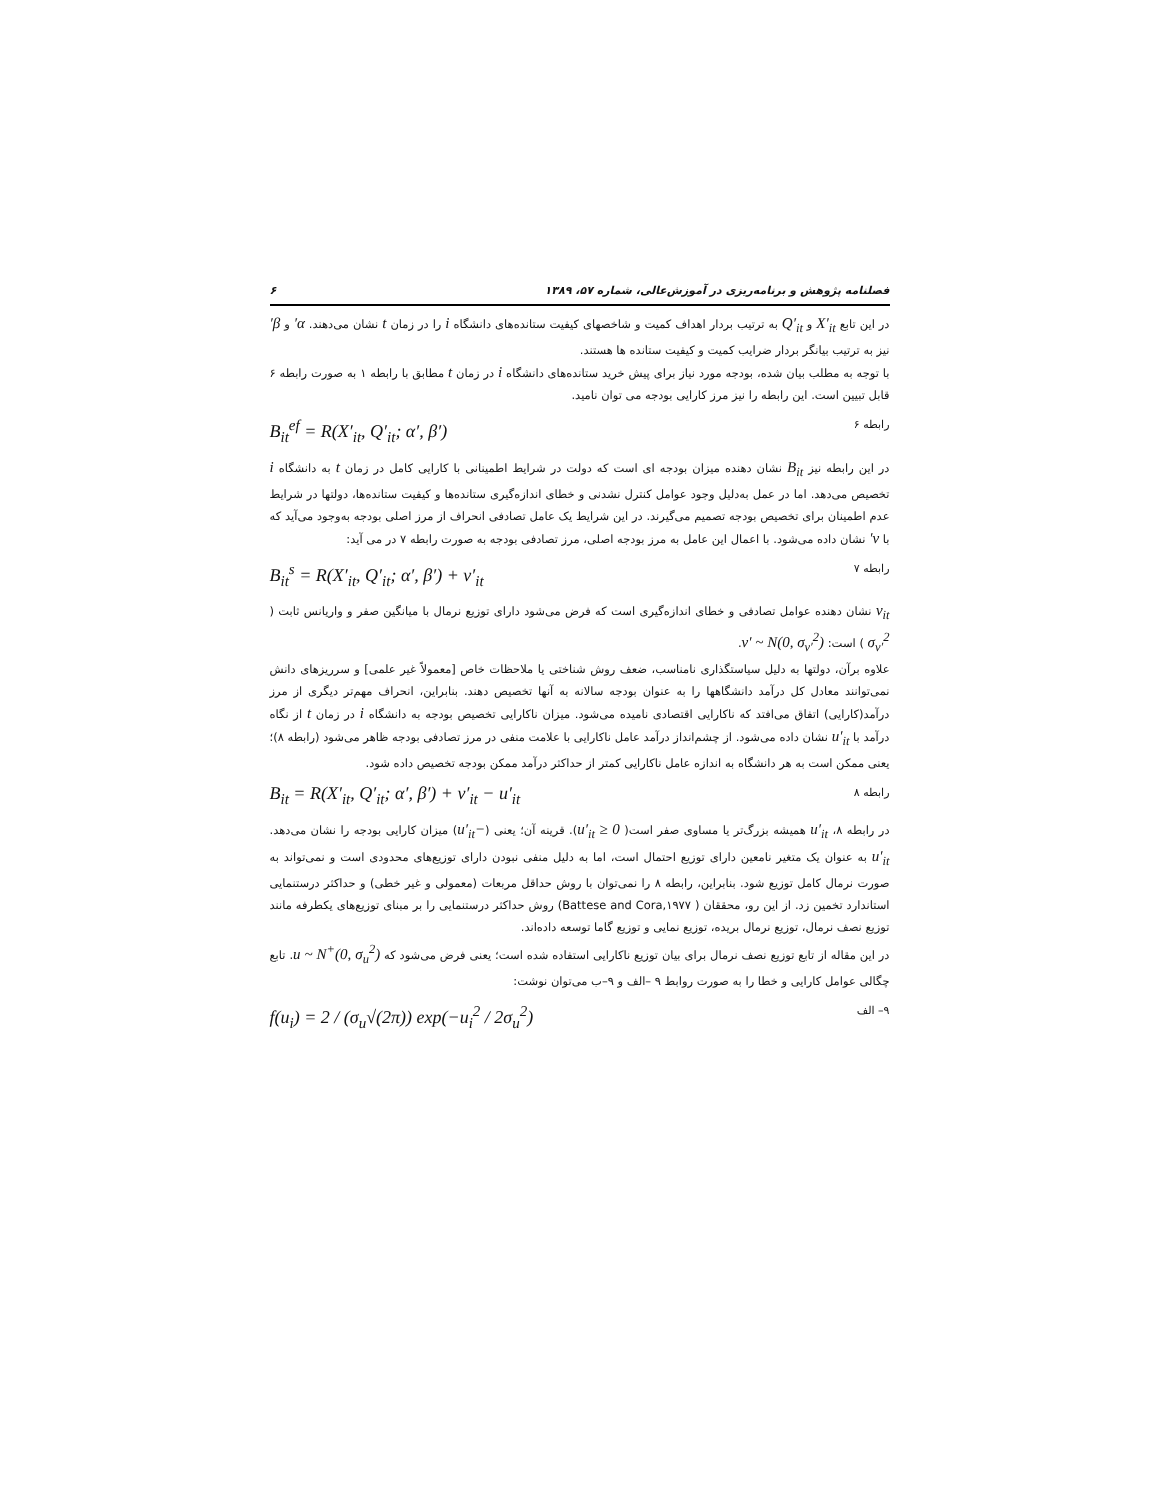فصلنامه پژوهش و برنامه‌ریزی در آموزش‌عالی، شماره ۵۷، ۱۳۸۹ ۶
در این تابع X′<sub>it</sub> و Q′<sub>it</sub> به ترتیب بردار اهداف کمیت و شاخصهای کیفیت ستانده‌های دانشگاه i را در زمان t نشان می‌دهند. α′ و β′ نیز به ترتیب بیانگر بردار ضرایب کمیت و کیفیت ستانده ها هستند.
با توجه به مطلب بیان شده، بودجه مورد نیاز برای پیش خرید ستانده‌های دانشگاه i در زمان t مطابق با رابطه ۱ به صورت رابطه ۶ قابل تبیین است. این رابطه را نیز مرز کارایی بودجه می توان نامید.
B<sub>it</sub><sup>ef</sup> = R(X′<sub>it</sub>, Q′<sub>it</sub>; α′, β′) رابطه ۶
در این رابطه نیز B<sub>it</sub> نشان دهنده میزان بودجه ای است که دولت در شرایط اطمینانی با کارایی کامل در زمان t به دانشگاه i تخصیص می‌دهد. اما در عمل به‌دلیل وجود عوامل کنترل نشدنی و خطای اندازه‌گیری ستانده‌ها و کیفیت ستانده‌ها، دولتها در شرایط عدم اطمینان برای تخصیص بودجه تصمیم می‌گیرند. در این شرایط یک عامل تصادفی انحراف از مرز اصلی بودجه به‌وجود می‌آید که با v′ نشان داده می‌شود. با اعمال این عامل به مرز بودجه اصلی، مرز تصادفی بودجه به صورت رابطه ۷ در می آید:
B<sub>it</sub><sup>s</sup> = R(X′<sub>it</sub>, Q′<sub>it</sub>; α′, β′) + v′<sub>it</sub> رابطه ۷
v<sub>it</sub> نشان دهنده عوامل تصادفی و خطای اندازه‌گیری است که فرض می‌شود دارای توزیع نرمال با میانگین صفر و واریانس ثابت ( σ<sub>v′</sub><sup>2</sup> ) است: v′ ~ N(0, σ<sub>v′</sub><sup>2</sup>).
علاوه برآن، دولتها به دلیل سیاستگذاری نامناسب، ضعف روش شناختی یا ملاحظات خاص [معمولاً غیر علمی] و سرریزهای دانش نمی‌توانند معادل کل درآمد دانشگاهها را به عنوان بودجه سالانه به آنها تخصیص دهند. بنابراین، انحراف مهم‌تر دیگری از مرز درآمد(کارایی) اتفاق می‌افتد که ناکارایی اقتصادی نامیده می‌شود. میزان ناکارایی تخصیص بودجه به دانشگاه i در زمان t از نگاه درآمد با u′<sub>it</sub> نشان داده می‌شود. از چشم‌انداز درآمد عامل ناکارایی با علامت منفی در مرز تصادفی بودجه ظاهر می‌شود (رابطه ۸)؛ یعنی ممکن است به هر دانشگاه به اندازه عامل ناکارایی کمتر از حداکثر درآمد ممکن بودجه تخصیص داده شود.
B<sub>it</sub> = R(X′<sub>it</sub>, Q′<sub>it</sub>; α′, β′) + v′<sub>it</sub> − u′<sub>it</sub> رابطه ۸
در رابطه ۸، u′<sub>it</sub> همیشه بزرگ‌تر یا مساوی صفر است( u′<sub>it</sub> ≥ 0). قرینه آن؛ یعنی (−u′<sub>it</sub>) میزان کارایی بودجه را نشان می‌دهد. u′<sub>it</sub> به عنوان یک متغیر نامعین دارای توزیع احتمال است، اما به دلیل منفی نبودن دارای توزیع‌های محدودی است و نمی‌تواند به صورت نرمال کامل توزیع شود. بنابراین، رابطه ۸ را نمی‌توان با روش حداقل مربعات (معمولی و غیر خطی) و حداکثر درستنمایی استاندارد تخمین زد. از این رو، محققان ( Battese and Cora,۱۹۷۷) روش حداکثر درستنمایی را بر مبنای توزیع‌های یکطرفه مانند توزیع نصف نرمال، توزیع نرمال بریده، توزیع نمایی و توزیع گاما توسعه داده‌اند.
در این مقاله از تابع توزیع نصف نرمال برای بیان توزیع ناکارایی استفاده شده است؛ یعنی فرض می‌شود که u ~ N<sup>+</sup>(0, σ<sub>u</sub><sup>2</sup>). تابع چگالی عوامل کارایی و خطا را به صورت روابط ۹ –الف و ۹–ب می‌توان نوشت:
f(u<sub>i</sub>) = 2 / (σ<sub>u</sub>√(2π)) exp(−u<sub>i</sub><sup>2</sup> / 2σ<sub>u</sub><sup>2</sup>) ۹– الف